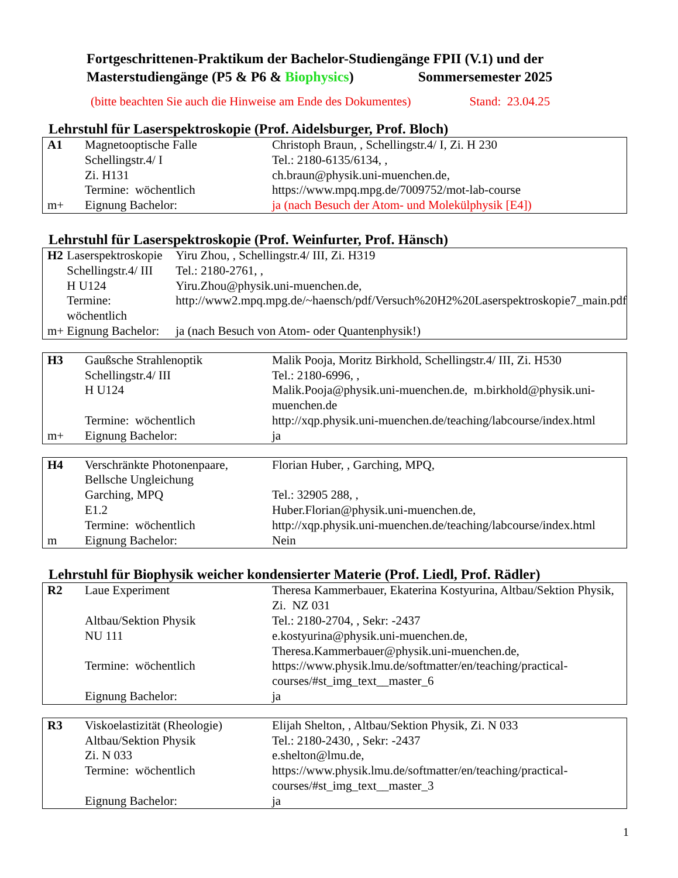Fortgeschrittenen-Praktikum der Bachelor-Studiengänge FPII (V.1) und der
Masterstudiengänge (P5 & P6 & Biophysics) Sommersemester 2025
(bitte beachten Sie auch die Hinweise am Ende des Dokumentes) Stand: 23.04.25
Lehrstuhl für Laserspektroskopie (Prof. Aidelsburger, Prof. Bloch)
| A1 | Magnetooptische Falle | Christoph Braun, , Schellingstr.4/ I, Zi. H 230 |
| | Schellingstr.4/ I | Tel.: 2180-6135/6134, , |
| | Zi. H131 | ch.braun@physik.uni-muenchen.de, |
| | Termine: wöchentlich | https://www.mpq.mpg.de/7009752/mot-lab-course |
| m+ | Eignung Bachelor: | ja (nach Besuch der Atom- und Molekülphysik [E4]) |
Lehrstuhl für Laserspektroskopie (Prof. Weinfurter, Prof. Hänsch)
| H2 | Laserspektroskopie | Yiru Zhou, , Schellingstr.4/ III, Zi. H319 |
| | Schellingstr.4/ III | Tel.: 2180-2761, , |
| | H U124 | Yiru.Zhou@physik.uni-muenchen.de, |
| | Termine: wöchentlich | http://www2.mpq.mpg.de/~haensch/pdf/Versuch%20H2%20Laserspektroskopie7_main.pdf |
| m+ | Eignung Bachelor: | ja (nach Besuch von Atom- oder Quantenphysik!) |
| H3 | Gaußsche Strahlenoptik | Malik Pooja, Moritz Birkhold, Schellingstr.4/ III, Zi. H530 |
| | Schellingstr.4/ III | Tel.: 2180-6996, , |
| | H U124 | Malik.Pooja@physik.uni-muenchen.de, m.birkhold@physik.uni-muenchen.de |
| | Termine: wöchentlich | http://xqp.physik.uni-muenchen.de/teaching/labcourse/index.html |
| m+ | Eignung Bachelor: | ja |
| H4 | Verschränkte Photonenpaare, Bellsche Ungleichung | Florian Huber, , Garching, MPQ, |
| | Garching, MPQ | Tel.: 32905 288, , |
| | E1.2 | Huber.Florian@physik.uni-muenchen.de, |
| | Termine: wöchentlich | http://xqp.physik.uni-muenchen.de/teaching/labcourse/index.html |
| m | Eignung Bachelor: | Nein |
Lehrstuhl für Biophysik weicher kondensierter Materie (Prof. Liedl, Prof. Rädler)
| R2 | Laue Experiment | Theresa Kammerbauer, Ekaterina Kostyurina, Altbau/Sektion Physik, Zi. NZ 031 |
| | Altbau/Sektion Physik | Tel.: 2180-2704, , Sekr: -2437 |
| | NU 111 | e.kostyurina@physik.uni-muenchen.de, Theresa.Kammerbauer@physik.uni-muenchen.de, |
| | Termine: wöchentlich | https://www.physik.lmu.de/softmatter/en/teaching/practical-courses/#st_img_text__master_6 |
| | Eignung Bachelor: | ja |
| R3 | Viskoelastizität (Rheologie) | Elijah Shelton, , Altbau/Sektion Physik, Zi. N 033 |
| | Altbau/Sektion Physik | Tel.: 2180-2430, , Sekr: -2437 |
| | Zi. N 033 | e.shelton@lmu.de, |
| | Termine: wöchentlich | https://www.physik.lmu.de/softmatter/en/teaching/practical-courses/#st_img_text__master_3 |
| | Eignung Bachelor: | ja |
1